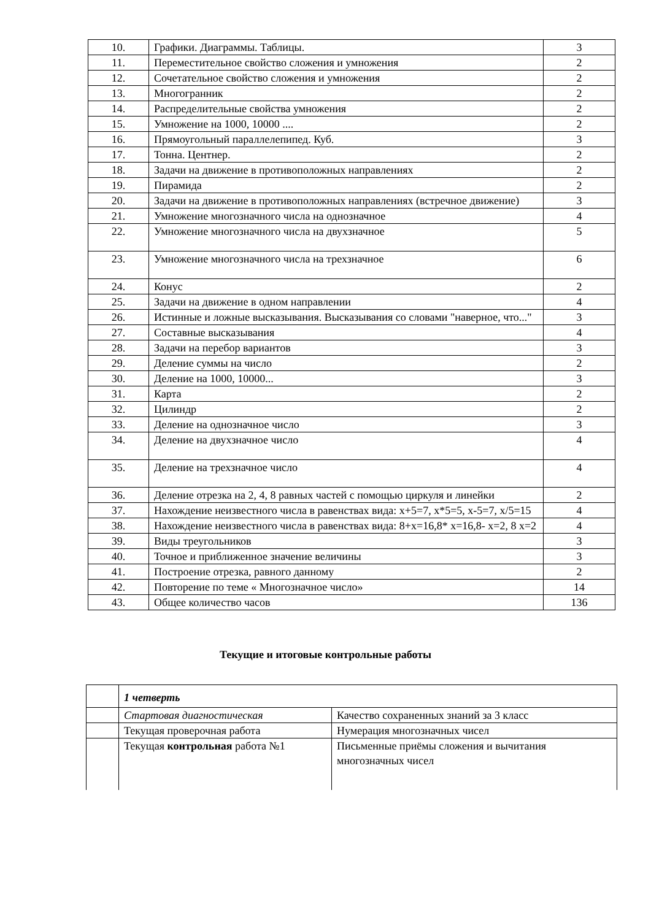| 10. | Графики. Диаграммы. Таблицы. | 3 |
| 11. | Переместительное свойство сложения и умножения | 2 |
| 12. | Сочетательное свойство сложения и умножения | 2 |
| 13. | Многогранник | 2 |
| 14. | Распределительные свойства умножения | 2 |
| 15. | Умножение на 1000, 10000 .... | 2 |
| 16. | Прямоугольный параллелепипед. Куб. | 3 |
| 17. | Тонна. Центнер. | 2 |
| 18. | Задачи на движение в противоположных направлениях | 2 |
| 19. | Пирамида | 2 |
| 20. | Задачи на движение в противоположных направлениях (встречное движение) | 3 |
| 21. | Умножение многозначного числа на однозначное | 4 |
| 22. | Умножение многозначного числа на двухзначное | 5 |
| 23. | Умножение многозначного числа на трехзначное | 6 |
| 24. | Конус | 2 |
| 25. | Задачи на движение в одном направлении | 4 |
| 26. | Истинные и ложные высказывания. Высказывания со словами "наверное, что..." | 3 |
| 27. | Составные высказывания | 4 |
| 28. | Задачи на перебор вариантов | 3 |
| 29. | Деление суммы на число | 2 |
| 30. | Деление на 1000, 10000... | 3 |
| 31. | Карта | 2 |
| 32. | Цилиндр | 2 |
| 33. | Деление на однозначное число | 3 |
| 34. | Деление на двухзначное число | 4 |
| 35. | Деление на трехзначное число | 4 |
| 36. | Деление отрезка на 2, 4, 8 равных частей с помощью циркуля и линейки | 2 |
| 37. | Нахождение неизвестного числа в равенствах вида: x+5=7, x*5=5, x-5=7, x/5=15 | 4 |
| 38. | Нахождение неизвестного числа в равенствах вида: 8+x=16,8* x=16,8- x=2, 8 x=2 | 4 |
| 39. | Виды треугольников | 3 |
| 40. | Точное и приближенное значение величины | 3 |
| 41. | Построение отрезка, равного данному | 2 |
| 42. | Повторение по теме « Многозначное число» | 14 |
| 43. | Общее количество часов | 136 |
Текущие и итоговые контрольные работы
| | 1 четверть | |
| | Стартовая диагностическая | Качество сохраненных знаний за 3 класс |
| | Текущая проверочная работа | Нумерация многозначных чисел |
| | Текущая контрольная работа №1 | Письменные приёмы сложения и вычитания многозначных чисел |